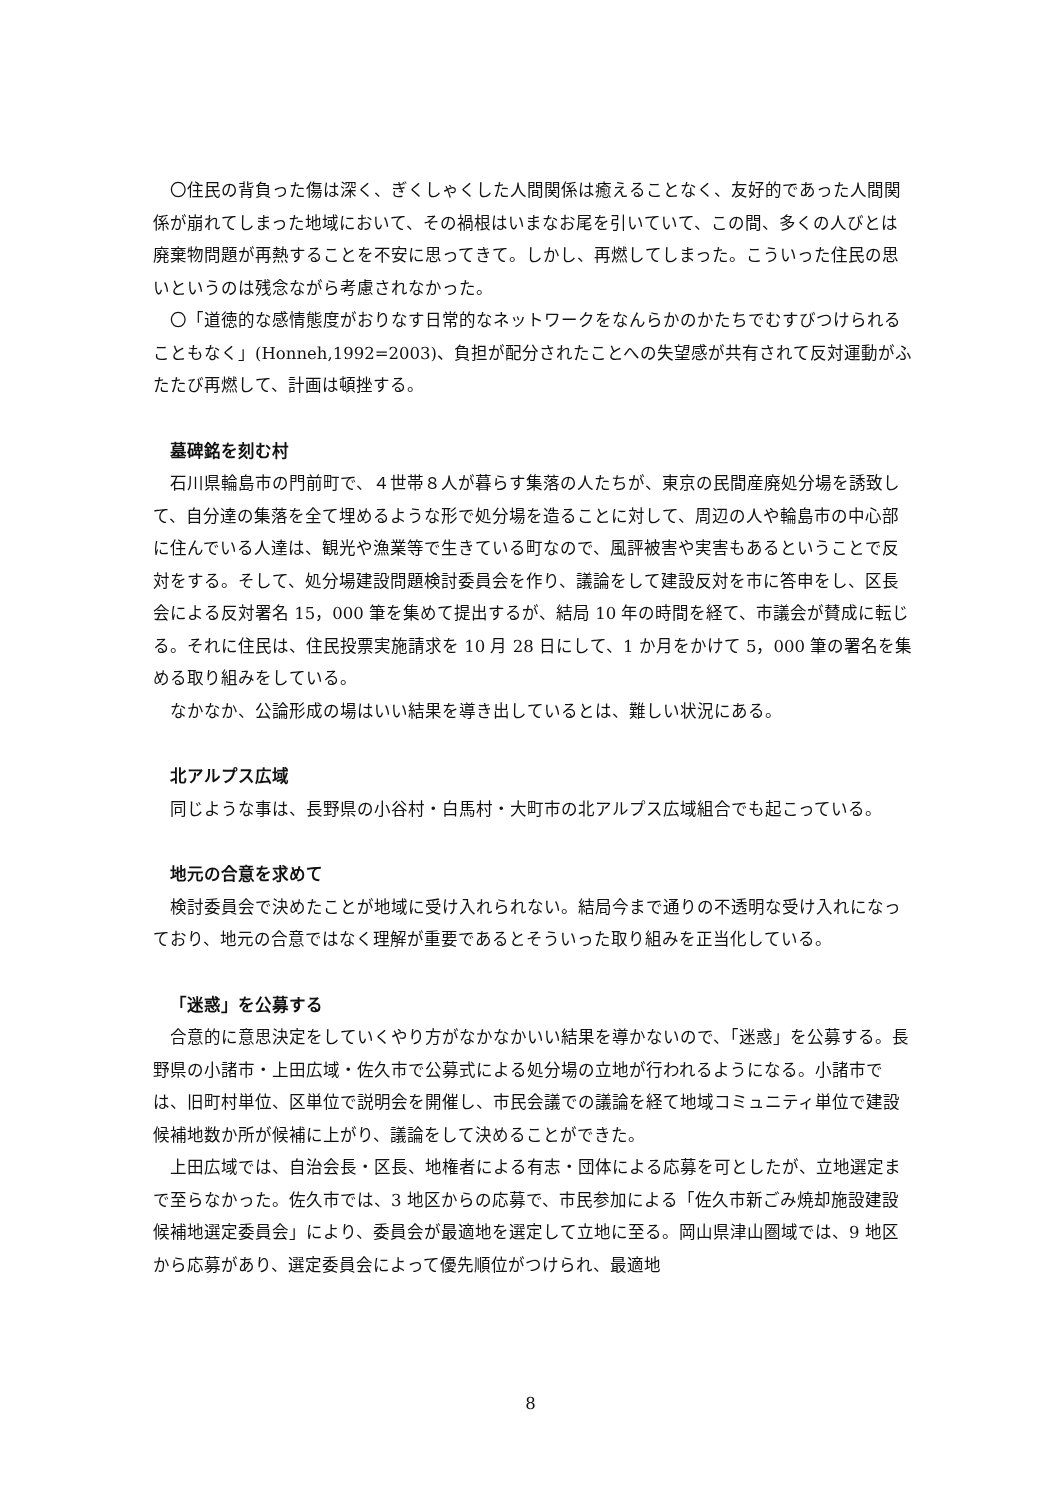〇住民の背負った傷は深く、ぎくしゃくした人間関係は癒えることなく、友好的であった人間関係が崩れてしまった地域において、その禍根はいまなお尾を引いていて、この間、多くの人びとは廃棄物問題が再熱することを不安に思ってきて。しかし、再燃してしまった。こういった住民の思いというのは残念ながら考慮されなかった。
〇「道徳的な感情態度がおりなす日常的なネットワークをなんらかのかたちでむすびつけられることもなく」(Honneh,1992=2003)、負担が配分されたことへの失望感が共有されて反対運動がふたたび再燃して、計画は頓挫する。
墓碑銘を刻む村
石川県輪島市の門前町で、４世帯８人が暮らす集落の人たちが、東京の民間産廃処分場を誘致して、自分達の集落を全て埋めるような形で処分場を造ることに対して、周辺の人や輪島市の中心部に住んでいる人達は、観光や漁業等で生きている町なので、風評被害や実害もあるということで反対をする。そして、処分場建設問題検討委員会を作り、議論をして建設反対を市に答申をし、区長会による反対署名 15，000 筆を集めて提出するが、結局 10 年の時間を経て、市議会が賛成に転じる。それに住民は、住民投票実施請求を 10 月 28 日にして、1 か月をかけて 5，000 筆の署名を集める取り組みをしている。
なかなか、公論形成の場はいい結果を導き出しているとは、難しい状況にある。
北アルプス広域
同じような事は、長野県の小谷村・白馬村・大町市の北アルプス広域組合でも起こっている。
地元の合意を求めて
検討委員会で決めたことが地域に受け入れられない。結局今まで通りの不透明な受け入れになっており、地元の合意ではなく理解が重要であるとそういった取り組みを正当化している。
「迷惑」を公募する
合意的に意思決定をしていくやり方がなかなかいい結果を導かないので、「迷惑」を公募する。長野県の小諸市・上田広域・佐久市で公募式による処分場の立地が行われるようになる。小諸市では、旧町村単位、区単位で説明会を開催し、市民会議での議論を経て地域コミュニティ単位で建設候補地数か所が候補に上がり、議論をして決めることができた。
上田広域では、自治会長・区長、地権者による有志・団体による応募を可としたが、立地選定まで至らなかった。佐久市では、3 地区からの応募で、市民参加による「佐久市新ごみ焼却施設建設候補地選定委員会」により、委員会が最適地を選定して立地に至る。岡山県津山圏域では、9 地区から応募があり、選定委員会によって優先順位がつけられ、最適地
8